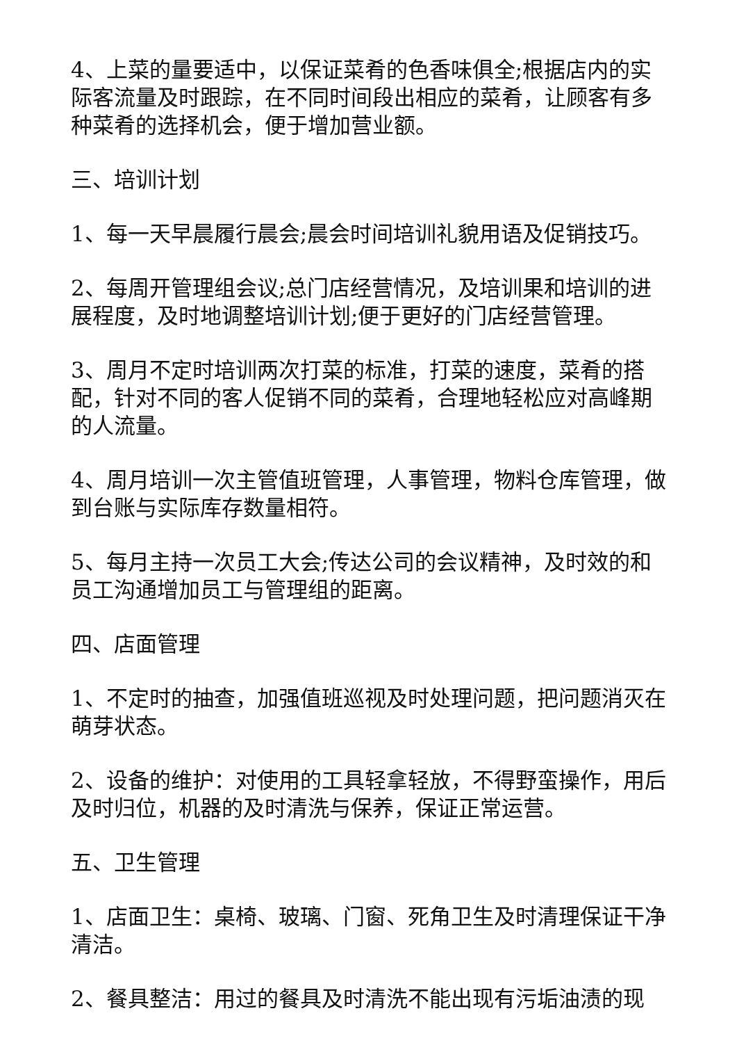4、上菜的量要适中，以保证菜肴的色香味俱全;根据店内的实际客流量及时跟踪，在不同时间段出相应的菜肴，让顾客有多种菜肴的选择机会，便于增加营业额。
三、培训计划
1、每一天早晨履行晨会;晨会时间培训礼貌用语及促销技巧。
2、每周开管理组会议;总门店经营情况，及培训果和培训的进展程度，及时地调整培训计划;便于更好的门店经营管理。
3、周月不定时培训两次打菜的标准，打菜的速度，菜肴的搭配，针对不同的客人促销不同的菜肴，合理地轻松应对高峰期的人流量。
4、周月培训一次主管值班管理，人事管理，物料仓库管理，做到台账与实际库存数量相符。
5、每月主持一次员工大会;传达公司的会议精神，及时效的和员工沟通增加员工与管理组的距离。
四、店面管理
1、不定时的抽查，加强值班巡视及时处理问题，把问题消灭在萌芽状态。
2、设备的维护：对使用的工具轻拿轻放，不得野蛮操作，用后及时归位，机器的及时清洗与保养，保证正常运营。
五、卫生管理
1、店面卫生：桌椅、玻璃、门窗、死角卫生及时清理保证干净清洁。
2、餐具整洁：用过的餐具及时清洗不能出现有污垢油渍的现